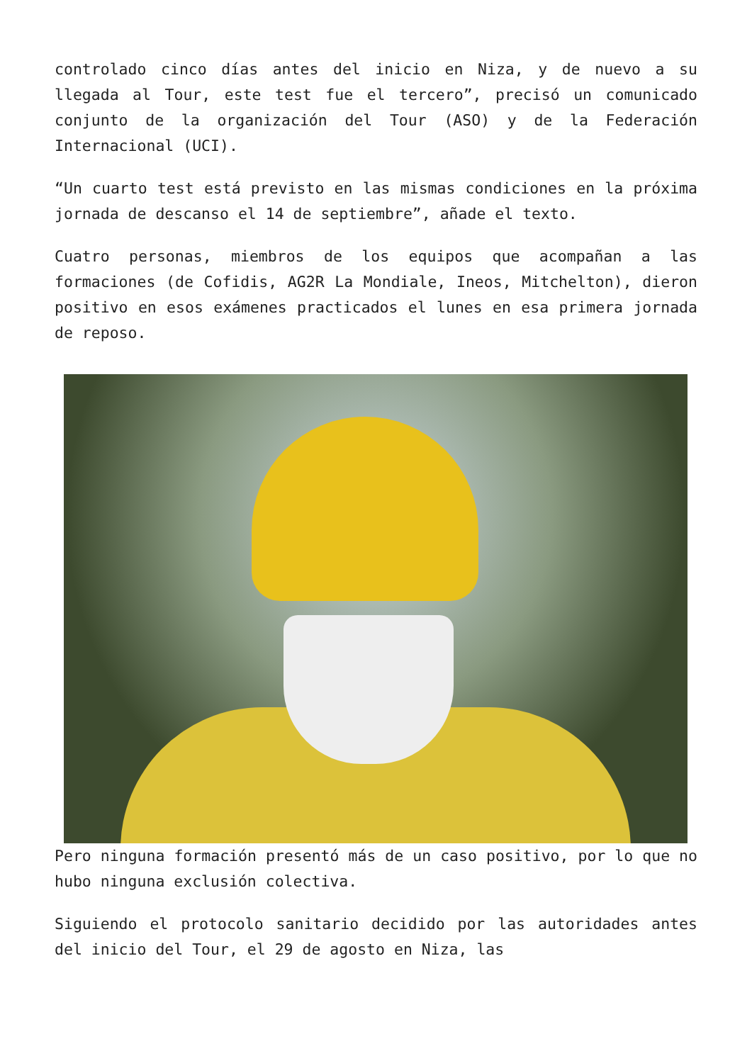controlado cinco días antes del inicio en Niza, y de nuevo a su llegada al Tour, este test fue el tercero”, precisó un comunicado conjunto de la organización del Tour (ASO) y de la Federación Internacional (UCI).
“Un cuarto test está previsto en las mismas condiciones en la próxima jornada de descanso el 14 de septiembre”, añade el texto.
Cuatro personas, miembros de los equipos que acompañan a las formaciones (de Cofidis, AG2R La Mondiale, Ineos, Mitchelton), dieron positivo en esos exámenes practicados el lunes en esa primera jornada de reposo.
Pero ninguna formación presentó más de un caso positivo, por lo que no hubo ninguna exclusión colectiva.
Siguiendo el protocolo sanitario decidido por las autoridades antes del inicio del Tour, el 29 de agosto en Niza, las